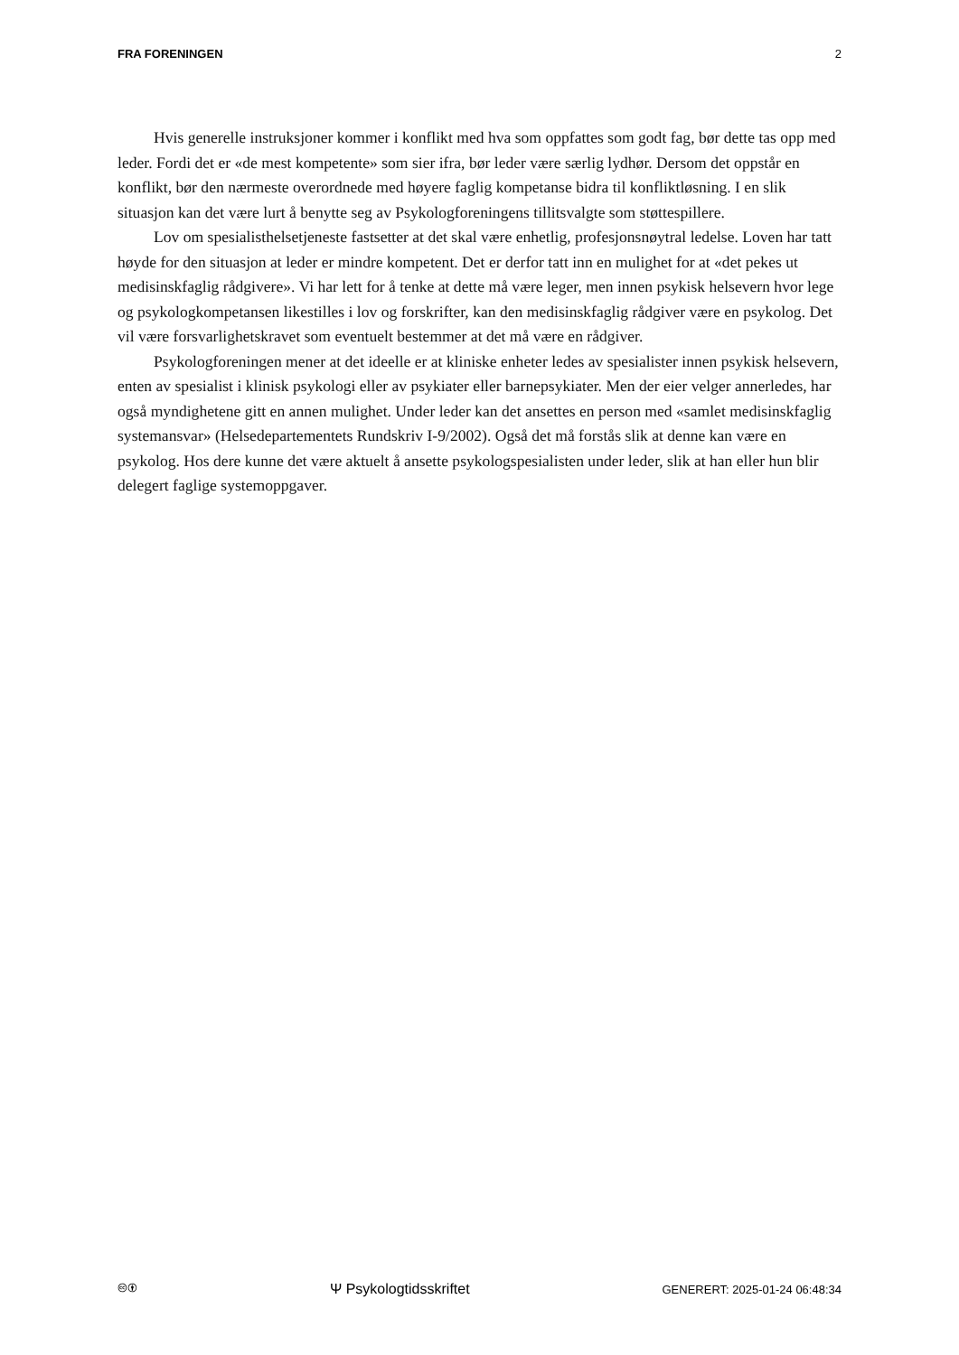FRA FORENINGEN 2
Hvis generelle instruksjoner kommer i konflikt med hva som oppfattes som godt fag, bør dette tas opp med leder. Fordi det er «de mest kompetente» som sier ifra, bør leder være særlig lydhør. Dersom det oppstår en konflikt, bør den nærmeste overordnede med høyere faglig kompetanse bidra til konfliktløsning. I en slik situasjon kan det være lurt å benytte seg av Psykologforeningens tillitsvalgte som støttespillere.
Lov om spesialisthelsetjeneste fastsetter at det skal være enhetlig, profesjonsnøytral ledelse. Loven har tatt høyde for den situasjon at leder er mindre kompetent. Det er derfor tatt inn en mulighet for at «det pekes ut medisinskfaglig rådgivere». Vi har lett for å tenke at dette må være leger, men innen psykisk helsevern hvor lege og psykologkompetansen likestilles i lov og forskrifter, kan den medisinskfaglig rådgiver være en psykolog. Det vil være forsvarlighetskravet som eventuelt bestemmer at det må være en rådgiver.
Psykologforeningen mener at det ideelle er at kliniske enheter ledes av spesialister innen psykisk helsevern, enten av spesialist i klinisk psykologi eller av psykiater eller barnepsykiater. Men der eier velger annerledes, har også myndighetene gitt en annen mulighet. Under leder kan det ansettes en person med «samlet medisinskfaglig systemansvar» (Helsedepartementets Rundskriv I-9/2002). Også det må forstås slik at denne kan være en psykolog. Hos dere kunne det være aktuelt å ansette psykologspesialisten under leder, slik at han eller hun blir delegert faglige systemoppgaver.
🅭🅯 Ψ Psykologtidsskriftet GENERERT: 2025-01-24 06:48:34